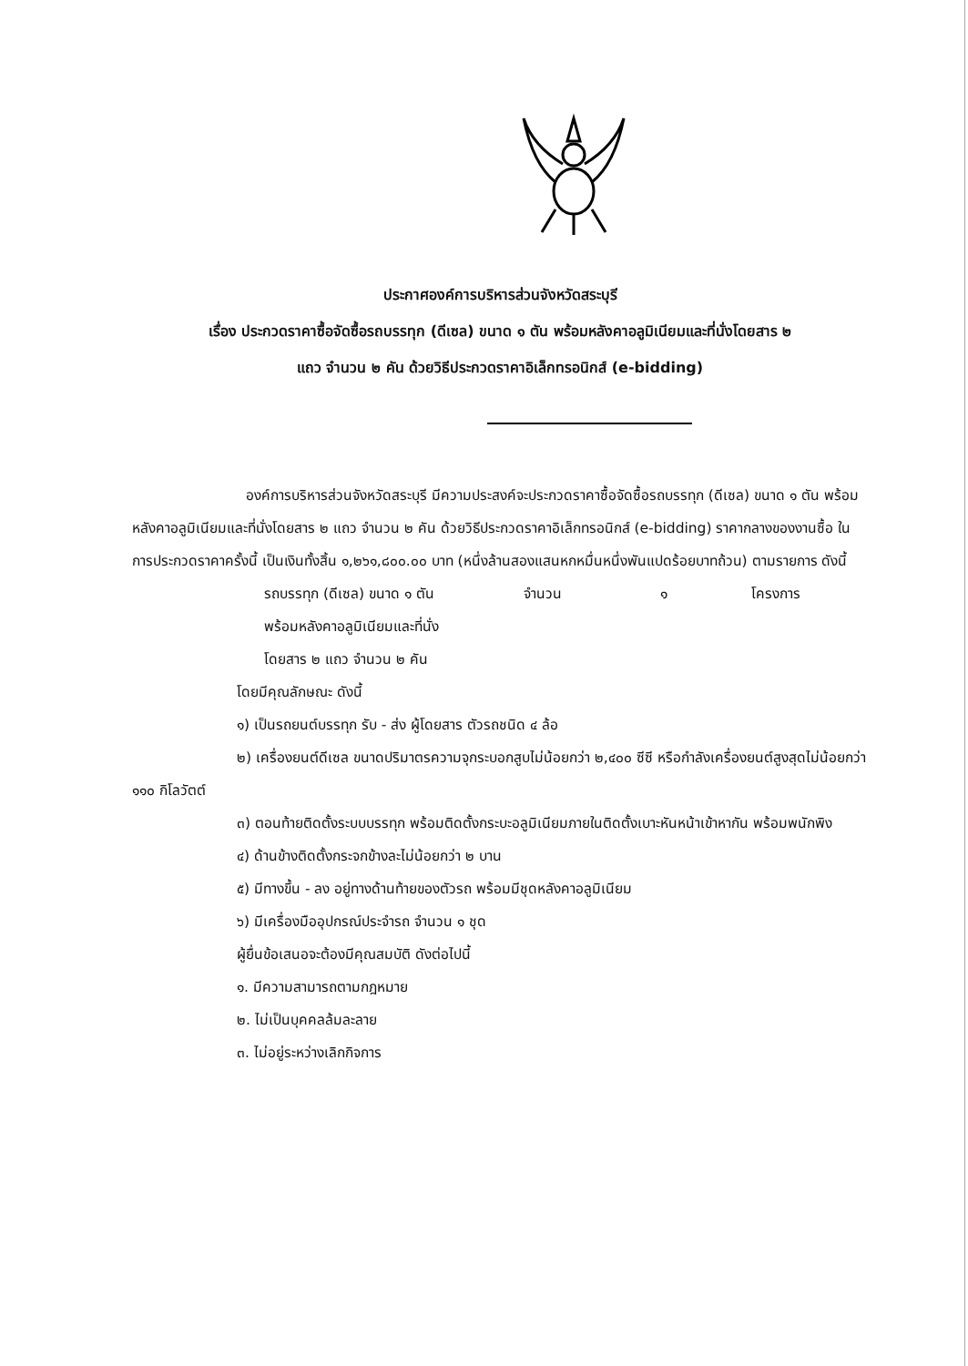ประกาศองค์การบริหารส่วนจังหวัดสระบุรี
เรื่อง ประกวดราคาซื้อจัดซื้อรถบรรทุก (ดีเซล) ขนาด ๑ ตัน พร้อมหลังคาอลูมิเนียมและที่นั่งโดยสาร ๒
แถว จำนวน ๒ คัน ด้วยวิธีประกวดราคาอิเล็กทรอนิกส์ (e-bidding)
องค์การบริหารส่วนจังหวัดสระบุรี มีความประสงค์จะประกวดราคาซื้อจัดซื้อรถบรรทุก (ดีเซล) ขนาด ๑ ตัน พร้อมหลังคาอลูมิเนียมและที่นั่งโดยสาร ๒ แถว จำนวน ๒ คัน ด้วยวิธีประกวดราคาอิเล็กทรอนิกส์ (e-bidding) ราคากลางของงานซื้อ ในการประกวดราคาครั้งนี้ เป็นเงินทั้งสิ้น ๑,๒๖๑,๘๐๐.๐๐ บาท (หนึ่งล้านสองแสนหกหมื่นหนึ่งพันแปดร้อยบาทถ้วน) ตามรายการ ดังนี้
รถบรรทุก (ดีเซล) ขนาด ๑ ตัน จำนวน ๑ โครงการ
พร้อมหลังคาอลูมิเนียมและที่นั่ง
โดยสาร ๒ แถว จำนวน ๒ คัน
โดยมีคุณลักษณะ ดังนี้
๑) เป็นรถยนต์บรรทุก รับ - ส่ง ผู้โดยสาร ตัวรถชนิด ๔ ล้อ
๒) เครื่องยนต์ดีเซล ขนาดปริมาตรความจุกระบอกสูบไม่น้อยกว่า ๒,๔๐๐ ซีซี หรือกำลังเครื่องยนต์สูงสุดไม่น้อยกว่า ๑๑๐ กิโลวัตต์
๓) ตอนท้ายติดตั้งระบบบรรทุก พร้อมติดตั้งกระบะอลูมิเนียมภายในติดตั้งเบาะหันหน้าเข้าหากัน พร้อมพนักพิง
๔) ด้านข้างติดตั้งกระจกข้างละไม่น้อยกว่า ๒ บาน
๕) มีทางขึ้น - ลง อยู่ทางด้านท้ายของตัวรถ พร้อมมีชุดหลังคาอลูมิเนียม
๖) มีเครื่องมืออุปกรณ์ประจำรถ จำนวน ๑ ชุด
ผู้ยื่นข้อเสนอจะต้องมีคุณสมบัติ ดังต่อไปนี้
๑. มีความสามารถตามกฎหมาย
๒. ไม่เป็นบุคคลล้มละลาย
๓. ไม่อยู่ระหว่างเลิกกิจการ